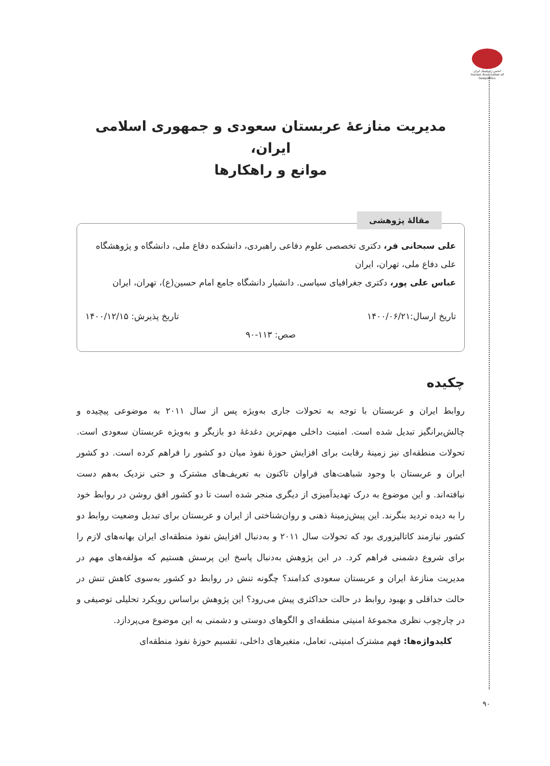انجمن ژئوپلیتیک ایران Iranian Association of Geopolitics
مدیریت منازعۀ عربستان سعودی و جمهوری اسلامی ایران،
موانع و راهکارها
مقالۀ پژوهشی
علی سبحانی فر، دکتری تخصصی علوم دفاعی راهبردی، دانشکده دفاع ملی، دانشگاه و پژوهشگاه علی دفاع ملی، تهران، ایران
عباس علی پور، دکتری جغرافیای سیاسی. دانشیار دانشگاه جامع امام حسین(ع)، تهران، ایران
تاریخ ارسال:۱۴۰۰/۰۶/۲۱ تاریخ پذیرش: ۱۴۰۰/۱۲/۱۵
صص: ۱۱۳-۹۰
چکیده
روابط ایران و عربستان با توجه به تحولات جاری به‌ویژه پس از سال ۲۰۱۱ به موضوعی پیچیده و چالش‌برانگیز تبدیل شده است. امنیت داخلی مهم‌ترین دغدغۀ دو بازیگر و به‌ویژه عربستان سعودی است. تحولات منطقه‌ای نیز زمینۀ رقابت برای افزایش حوزۀ نفوذ میان دو کشور را فراهم کرده است. دو کشور ایران و عربستان با وجود شباهت‌های فراوان تاکنون به تعریف‌های مشترک و حتی نزدیک به‌هم دست نیافته‌اند. و این موضوع به درک تهدیدآمیزی از دیگری منجر شده است تا دو کشور افق روشن در روابط خود را به دیده تردید بنگرند. این پیش‌زمینۀ ذهنی و روان‌شناختی از ایران و عربستان برای تبدیل وضعیت روابط دو کشور نیازمند کاتالیزوری بود که تحولات سال ۲۰۱۱ و به‌دنبال افزایش نفوذ منطقه‌ای ایران بهانه‌های لازم را برای شروع دشمنی فراهم کرد. در این پژوهش به‌دنبال پاسخ این پرسش هستیم که مؤلفه‌های مهم در مدیریت منازعۀ ایران و عربستان سعودی کدامند؟ چگونه تنش در روابط دو کشور به‌سوی کاهش تنش در حالت حداقلی و بهبود روابط در حالت حداکثری پیش می‌رود؟ این پژوهش براساس رویکرد تحلیلی توصیفی و در چارچوب نظری مجموعۀ امنیتی منطقه‌ای و الگوهای دوستی و دشمنی به این موضوع می‌پردازد.
کلیدواژه‌ها: فهم مشترک امنیتی، تعامل، متغیرهای داخلی، تقسیم حوزۀ نفوذ منطقه‌ای
۹۰